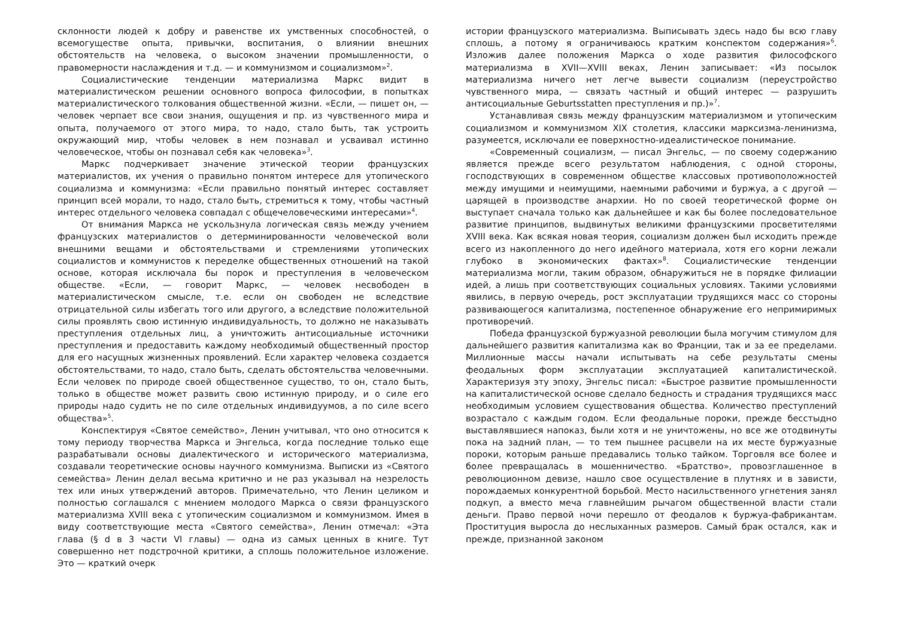склонности людей к добру и равенстве их умственных способностей, о всемогуществе опыта, привычки, воспитания, о влиянии внешних обстоятельств на человека, о высоком значении промышленности, о правомерности наслаждения и т.д. — и коммунизмом и социализмом»<sup>2</sup>.
Социалистические тенденции материализма Маркс видит в материалистическом решении основного вопроса философии, в попытках материалистического толкования общественной жизни. «Если, — пишет он, — человек черпает все свои знания, ощущения и пр. из чувственного мира и опыта, получаемого от этого мира, то надо, стало быть, так устроить окружающий мир, чтобы человек в нем познавал и усваивал истинно человеческое, чтобы он познавал себя как человека»<sup>3</sup>.
Маркс подчеркивает значение этической теории французских материалистов, их учения о правильно понятом интересе для утопического социализма и коммунизма: «Если правильно понятый интерес составляет принцип всей морали, то надо, стало быть, стремиться к тому, чтобы частный интерес отдельного человека совпадал с общечеловеческими интересами»<sup>4</sup>.
От внимания Маркса не ускользнула логическая связь между учением французских материалистов о детерминированности человеческой воли внешними вещами и обстоятельствами и стремлениями утопических социалистов и коммунистов к переделке общественных отношений на такой основе, которая исключала бы порок и преступления в человеческом обществе. «Если, — говорит Маркс, — человек несвободен в материалистическом смысле, т.е. если он свободен не вследствие отрицательной силы избегать того или другого, а вследствие положительной силы проявлять свою истинную индивидуальность, то должно не наказывать преступления отдельных лиц, а уничтожить антисоциальные источники преступления и предоставить каждому необходимый общественный простор для его насущных жизненных проявлений. Если характер человека создается обстоятельствами, то надо, стало быть, сделать обстоятельства человечными. Если человек по природе своей общественное существо, то он, стало быть, только в обществе может развить свою истинную природу, и о силе его природы надо судить не по силе отдельных индивидуумов, а по силе всего общества»<sup>5</sup>.
Конспектируя «Святое семейство», Ленин учитывал, что оно относится к тому периоду творчества Маркса и Энгельса, когда последние только еще разрабатывали основы диалектического и исторического материализма, создавали теоретические основы научного коммунизма. Выписки из «Святого семейства» Ленин делал весьма критично и не раз указывал на незрелость тех или иных утверждений авторов. Примечательно, что Ленин целиком и полностью соглашался с мнением молодого Маркса о связи французского материализма XVIII века с утопическим социализмом и коммунизмом. Имея в виду соответствующие места «Святого семейства», Ленин отмечал: «Эта глава (§ d в 3 части VI главы) — одна из самых ценных в книге. Тут совершенно нет подстрочной критики, а сплошь положительное изложение. Это — краткий очерк
истории французского материализма. Выписывать здесь надо бы всю главу сплошь, а потому я ограничиваюсь кратким конспектом содержания»<sup>6</sup>. Изложив далее положения Маркса о ходе развития философского материализма в XVII—XVIII веках, Ленин записывает: «Из посылок материализма ничего нет легче вывести социализм (переустройство чувственного мира, — связать частный и общий интерес — разрушить антисоциальные Geburtsstatten преступления и пр.)»<sup>7</sup>.
Устанавливая связь между французским материализмом и утопическим социализмом и коммунизмом XIX столетия, классики марксизма-ленинизма, разумеется, исключали ее поверхностно-идеалистическое понимание.
«Современный социализм, — писал Энгельс, — по своему содержанию является прежде всего результатом наблюдения, с одной стороны, господствующих в современном обществе классовых противоположностей между имущими и неимущими, наемными рабочими и буржуа, а с другой — царящей в производстве анархии. Но по своей теоретической форме он выступает сначала только как дальнейшее и как бы более последовательное развитие принципов, выдвинутых великими французскими просветителями XVIII века. Как всякая новая теория, социализм должен был исходить прежде всего из накопленного до него идейного материала, хотя его корни лежали глубоко в экономических фактах»<sup>8</sup>. Социалистические тенденции материализма могли, таким образом, обнаружиться не в порядке филиации идей, а лишь при соответствующих социальных условиях. Такими условиями явились, в первую очередь, рост эксплуатации трудящихся масс со стороны развивающегося капитализма, постепенное обнаружение его непримиримых противоречий.
Победа французской буржуазной революции была могучим стимулом для дальнейшего развития капитализма как во Франции, так и за ее пределами. Миллионные массы начали испытывать на себе результаты смены феодальных форм эксплуатации эксплуатацией капиталистической. Характеризуя эту эпоху, Энгельс писал: «Быстрое развитие промышленности на капиталистической основе сделало бедность и страдания трудящихся масс необходимым условием существования общества. Количество преступлений возрастало с каждым годом. Если феодальные пороки, прежде бесстыдно выставлявшиеся напоказ, были хотя и не уничтожены, но все же отодвинуты пока на задний план, — то тем пышнее расцвели на их месте буржуазные пороки, которым раньше предавались только тайком. Торговля все более и более превращалась в мошенничество. «Братство», провозглашенное в революционном девизе, нашло свое осуществление в плутнях и в зависти, порождаемых конкурентной борьбой. Место насильственного угнетения занял подкуп, а вместо меча главнейшим рычагом общественной власти стали деньги. Право первой ночи перешло от феодалов к буржуа-фабрикантам. Проституция выросла до неслыханных размеров. Самый брак остался, как и прежде, признанной законом